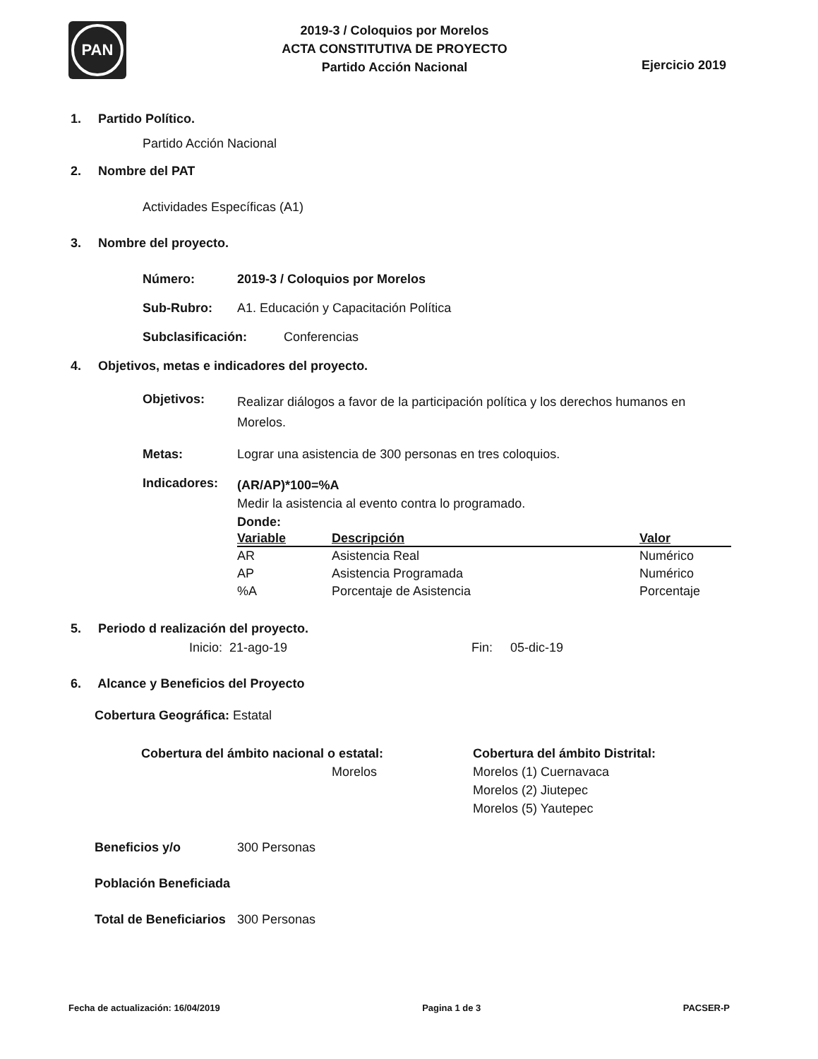PAN
2019-3 / Coloquios por Morelos
ACTA CONSTITUTIVA DE PROYECTO
Partido Acción Nacional
Ejercicio 2019
1. Partido Político.
Partido Acción Nacional
2. Nombre del PAT
Actividades Específicas (A1)
3. Nombre del proyecto.
Número: 2019-3 / Coloquios por Morelos
Sub-Rubro: A1. Educación y Capacitación Política
Subclasificación: Conferencias
4. Objetivos, metas e indicadores del proyecto.
Objetivos:
Realizar diálogos a favor de la participación política y los derechos humanos en Morelos.
Metas: Lograr una asistencia de 300 personas en tres coloquios.
Indicadores:
(AR/AP)*100=%A
Medir la asistencia al evento contra lo programado.
Donde:
| Variable | Descripción | Valor |
| --- | --- | --- |
| AR | Asistencia Real | Numérico |
| AP | Asistencia Programada | Numérico |
| %A | Porcentaje de Asistencia | Porcentaje |
5. Periodo d realización del proyecto.
Inicio: 21-ago-19 Fin: 05-dic-19
6. Alcance y Beneficios del Proyecto
Cobertura Geográfica: Estatal
Cobertura del ámbito nacional o estatal:
Morelos
Cobertura del ámbito Distrital:
Morelos (1) Cuernavaca
Morelos (2) Jiutepec
Morelos (5) Yautepec
Beneficios y/o 300 Personas
Población Beneficiada
Total de Beneficiarios 300 Personas
Fecha de actualización: 16/04/2019 Pagina 1 de 3 PACSER-P